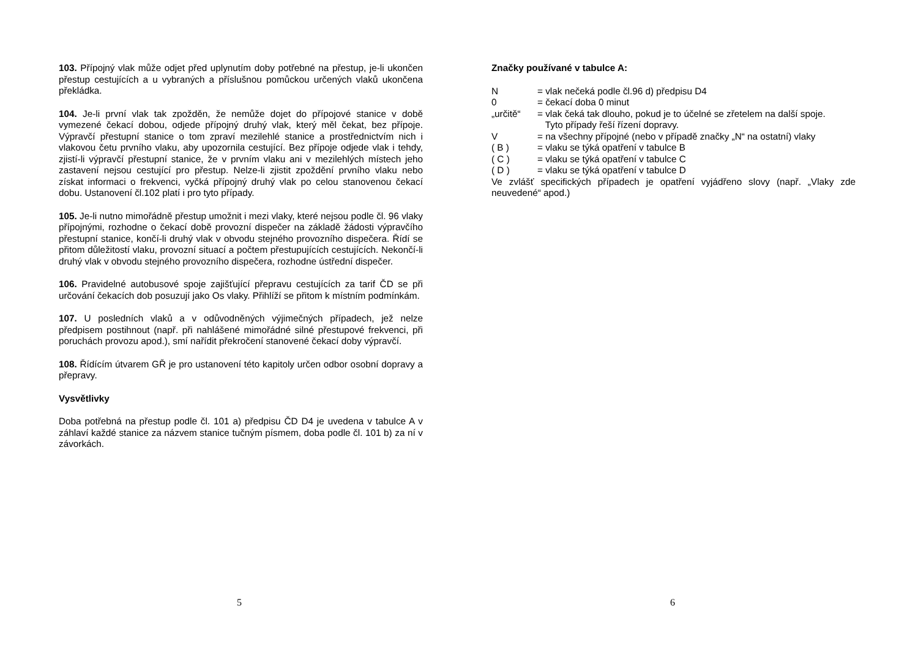103. Přípojný vlak může odjet před uplynutím doby potřebné na přestup, je-li ukončen přestup cestujících a u vybraných a příslušnou pomůckou určených vlaků ukončena překládka.
104. Je-li první vlak tak zpožděn, že nemůže dojet do přípojové stanice v době vymezené čekací dobou, odjede přípojný druhý vlak, který měl čekat, bez přípoje. Výpravčí přestupní stanice o tom zpraví mezilehlé stanice a prostřednictvím nich i vlakovou četu prvního vlaku, aby upozornila cestující. Bez přípoje odjede vlak i tehdy, zjistí-li výpravčí přestupní stanice, že v prvním vlaku ani v mezilehlých místech jeho zastavení nejsou cestující pro přestup. Nelze-li zjistit zpoždění prvního vlaku nebo získat informaci o frekvenci, vyčká přípojný druhý vlak po celou stanovenou čekací dobu. Ustanovení čl.102 platí i pro tyto případy.
105. Je-li nutno mimořádně přestup umožnit i mezi vlaky, které nejsou podle čl. 96 vlaky přípojnými, rozhodne o čekací době provozní dispečer na základě žádosti výpravčího přestupní stanice, končí-li druhý vlak v obvodu stejného provozního dispečera. Řídí se přitom důležitostí vlaku, provozní situací a počtem přestupujících cestujících. Nekončí-li druhý vlak v obvodu stejného provozního dispečera, rozhodne ústřední dispečer.
106. Pravidelné autobusové spoje zajišťující přepravu cestujících za tarif ČD se při určování čekacích dob posuzují jako Os vlaky. Přihlíží se přitom k místním podmínkám.
107. U posledních vlaků a v odůvodněných výjimečných případech, jež nelze předpisem postihnout (např. při nahlášené mimořádné silné přestupové frekvenci, při poruchách provozu apod.), smí nařídit překročení stanovené čekací doby výpravčí.
108. Řídícím útvarem GŘ je pro ustanovení této kapitoly určen odbor osobní dopravy a přepravy.
Vysvětlivky
Doba potřebná na přestup podle čl. 101 a) předpisu ČD D4 je uvedena v tabulce A v záhlaví každé stanice za názvem stanice tučným písmem, doba podle čl. 101 b) za ní v závorkách.
5
Značky používané v tabulce A:
| N | = vlak nečeká podle čl.96 d) předpisu D4 |
| 0 | = čekací doba 0 minut |
| „určitě“ | = vlak čeká tak dlouho, pokud je to účelné se zřetelem na další spoje. Tyto případy řeší řízení dopravy. |
| V | = na všechny přípojné (nebo v případě značky „N“ na ostatní) vlaky |
| ( B ) | = vlaku se týká opatření v tabulce B |
| ( C ) | = vlaku se týká opatření v tabulce C |
| ( D ) | = vlaku se týká opatření v tabulce D |
Ve zvlášť specifických případech je opatření vyjádřeno slovy (např. „Vlaky zde neuvedené“ apod.)
6